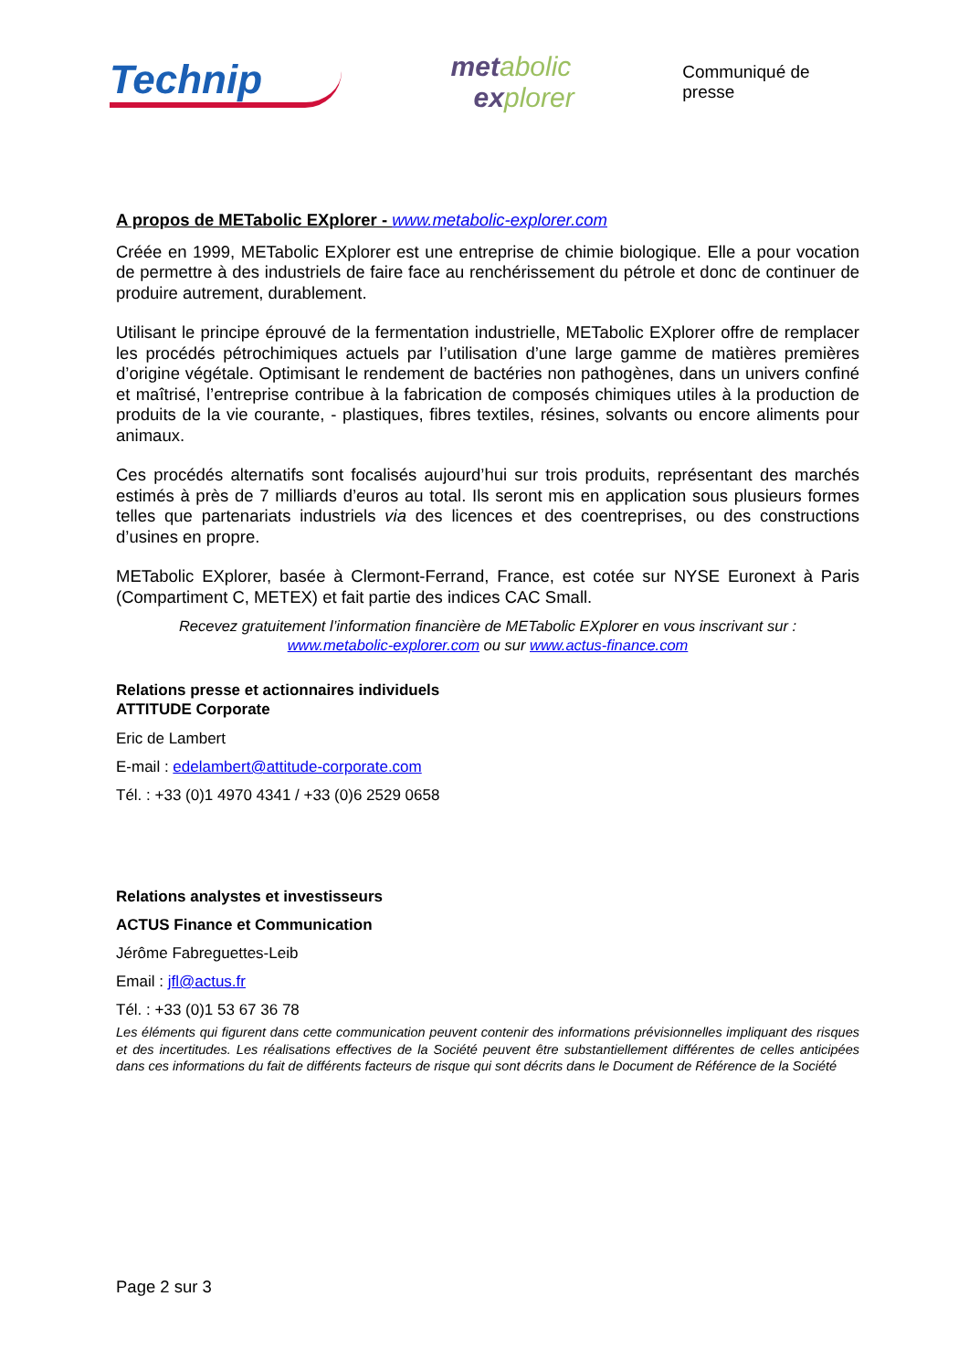Technip
metabolic
explorer
Communiqué de presse
A propos de METabolic EXplorer - www.metabolic-explorer.com
Créée en 1999, METabolic EXplorer est une entreprise de chimie biologique. Elle a pour vocation de permettre à des industriels de faire face au renchérissement du pétrole et donc de continuer de produire autrement, durablement.
Utilisant le principe éprouvé de la fermentation industrielle, METabolic EXplorer offre de remplacer les procédés pétrochimiques actuels par l’utilisation d’une large gamme de matières premières d’origine végétale. Optimisant le rendement de bactéries non pathogènes, dans un univers confiné et maîtrisé, l’entreprise contribue à la fabrication de composés chimiques utiles à la production de produits de la vie courante, - plastiques, fibres textiles, résines, solvants ou encore aliments pour animaux.
Ces procédés alternatifs sont focalisés aujourd’hui sur trois produits, représentant des marchés estimés à près de 7 milliards d’euros au total. Ils seront mis en application sous plusieurs formes telles que partenariats industriels via des licences et des coentreprises, ou des constructions d’usines en propre.
METabolic EXplorer, basée à Clermont-Ferrand, France, est cotée sur NYSE Euronext à Paris (Compartiment C, METEX) et fait partie des indices CAC Small.
Recevez gratuitement l’information financière de METabolic EXplorer en vous inscrivant sur :
www.metabolic-explorer.com ou sur www.actus-finance.com
Relations presse et actionnaires individuels
ATTITUDE Corporate
Eric de Lambert
E-mail : edelambert@attitude-corporate.com
Tél. : +33 (0)1 4970 4341 / +33 (0)6 2529 0658
Relations analystes et investisseurs
ACTUS Finance et Communication
Jérôme Fabreguettes-Leib
Email : jfl@actus.fr
Tél. : +33 (0)1 53 67 36 78
Les éléments qui figurent dans cette communication peuvent contenir des informations prévisionnelles impliquant des risques et des incertitudes. Les réalisations effectives de la Société peuvent être substantiellement différentes de celles anticipées dans ces informations du fait de différents facteurs de risque qui sont décrits dans le Document de Référence de la Société
Page 2 sur 3